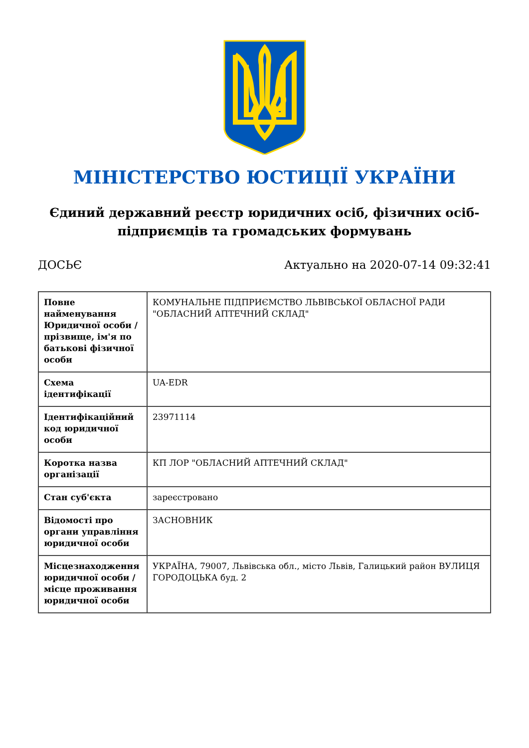МІНІСТЕРСТВО ЮСТИЦІЇ УКРАЇНИ
Єдиний державний реєстр юридичних осіб, фізичних осіб-підприємців та громадських формувань
ДОСЬЄ Актуально на 2020-07-14 09:32:41
| Повне найменування Юридичної особи / прізвище, ім'я по батькові фізичної особи | КОМУНАЛЬНЕ ПІДПРИЄМСТВО ЛЬВІВСЬКОЇ ОБЛАСНОЇ РАДИ "ОБЛАСНИЙ АПТЕЧНИЙ СКЛАД" |
| Схема ідентифікації | UA-EDR |
| Ідентифікаційний код юридичної особи | 23971114 |
| Коротка назва організації | КП ЛОР "ОБЛАСНИЙ АПТЕЧНИЙ СКЛАД" |
| Стан суб'єкта | зареєстровано |
| Відомості про органи управління юридичної особи | ЗАСНОВНИК |
| Місцезнаходження юридичної особи / місце проживання юридичної особи | УКРАЇНА, 79007, Львівська обл., місто Львів, Галицький район ВУЛИЦЯ ГОРОДОЦЬКА буд. 2 |